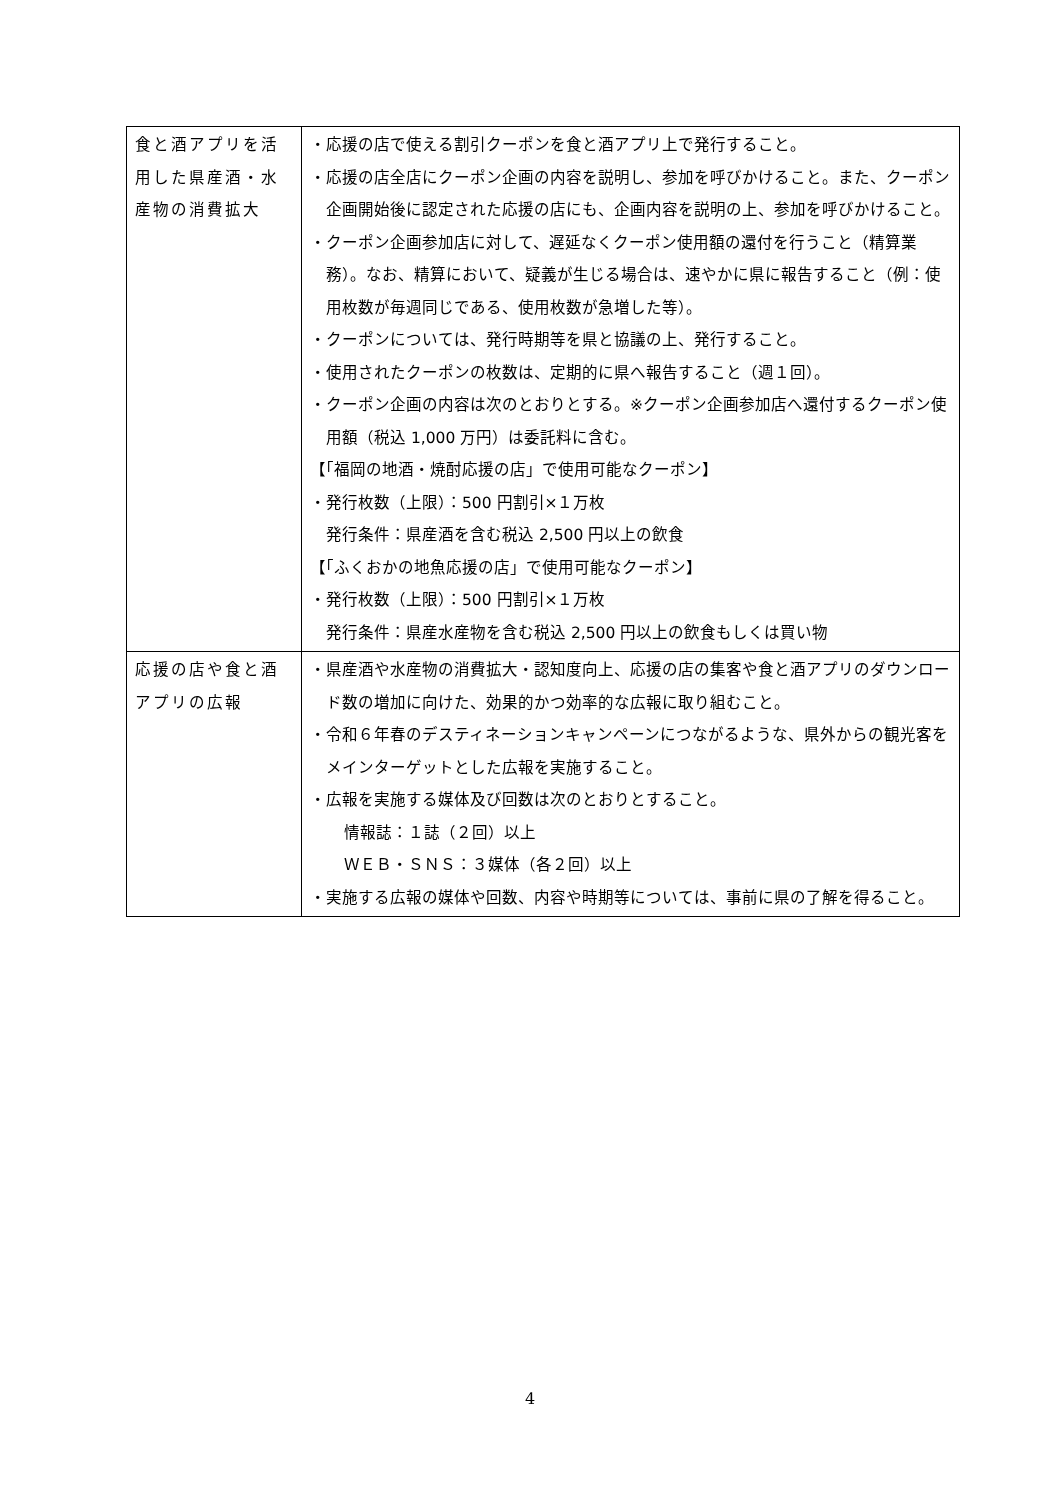| 食と酒アプリを活用した県産酒・水産物の消費拡大 | ・応援の店で使える割引クーポンを食と酒アプリ上で発行すること。 ・応援の店全店にクーポン企画の内容を説明し、参加を呼びかけること。また、クーポン企画開始後に認定された応援の店にも、企画内容を説明の上、参加を呼びかけること。 ・クーポン企画参加店に対して、遅延なくクーポン使用額の還付を行うこと（精算業務）。なお、精算において、疑義が生じる場合は、速やかに県に報告すること（例：使用枚数が毎週同じである、使用枚数が急増した等）。 ・クーポンについては、発行時期等を県と協議の上、発行すること。 ・使用されたクーポンの枚数は、定期的に県へ報告すること（週１回）。 ・クーポン企画の内容は次のとおりとする。※クーポン企画参加店へ還付するクーポン使用額（税込 1,000 万円）は委託料に含む。 【「福岡の地酒・焼酎応援の店」で使用可能なクーポン】 ・発行枚数（上限）：500 円割引×１万枚 発行条件：県産酒を含む税込 2,500 円以上の飲食 【「ふくおかの地魚応援の店」で使用可能なクーポン】 ・発行枚数（上限）：500 円割引×１万枚 発行条件：県産水産物を含む税込 2,500 円以上の飲食もしくは買い物 |
| 応援の店や食と酒アプリの広報 | ・県産酒や水産物の消費拡大・認知度向上、応援の店の集客や食と酒アプリのダウンロード数の増加に向けた、効果的かつ効率的な広報に取り組むこと。 ・令和６年春のデスティネーションキャンペーンにつながるような、県外からの観光客をメインターゲットとした広報を実施すること。 ・広報を実施する媒体及び回数は次のとおりとすること。 情報誌：１誌（２回）以上 ＷＥＢ・ＳＮＳ：３媒体（各２回）以上 ・実施する広報の媒体や回数、内容や時期等については、事前に県の了解を得ること。 |
4